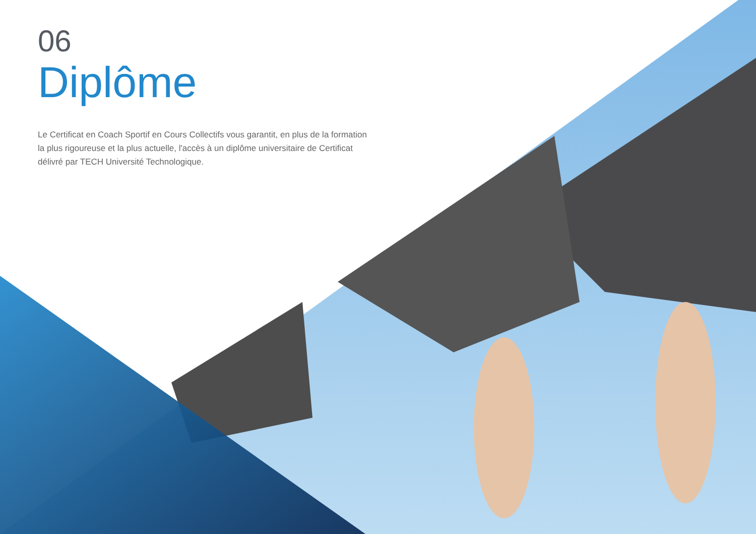06
Diplôme
Le Certificat en Coach Sportif en Cours Collectifs vous garantit, en plus de la formation la plus rigoureuse et la plus actuelle, l'accès à un diplôme universitaire de Certificat délivré par TECH Université Technologique.